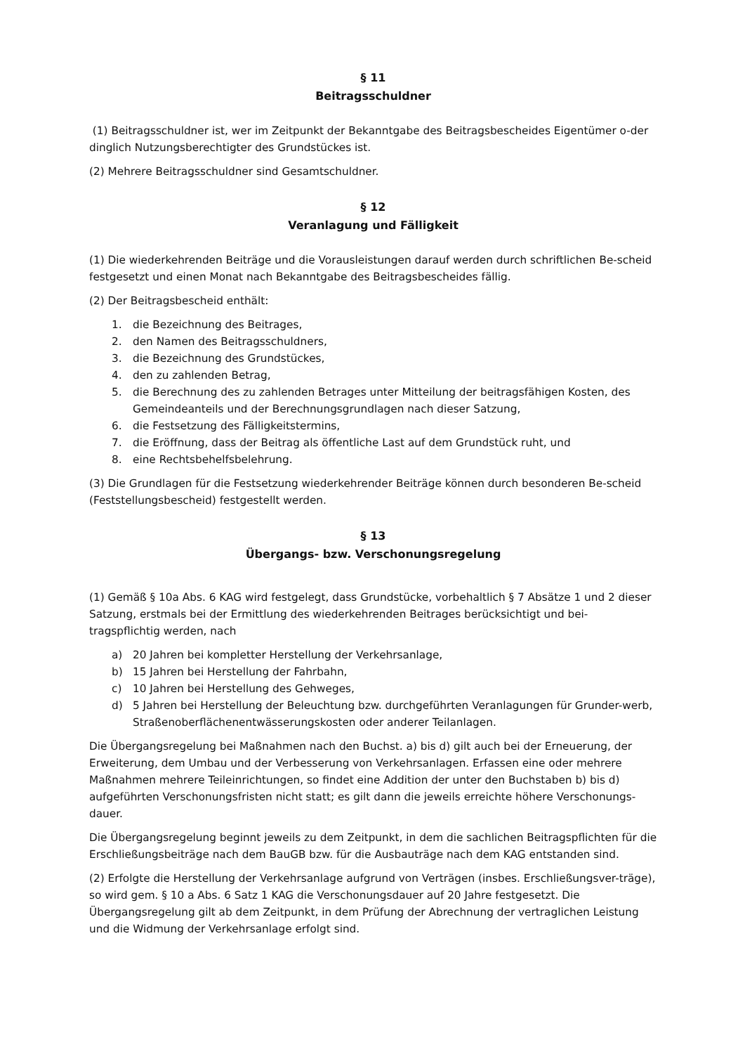§ 11
Beitragsschuldner
(1) Beitragsschuldner ist, wer im Zeitpunkt der Bekanntgabe des Beitragsbescheides Eigentümer o-der dinglich Nutzungsberechtigter des Grundstückes ist.
(2) Mehrere Beitragsschuldner sind Gesamtschuldner.
§ 12
Veranlagung und Fälligkeit
(1) Die wiederkehrenden Beiträge und die Vorausleistungen darauf werden durch schriftlichen Be-scheid festgesetzt und einen Monat nach Bekanntgabe des Beitragsbescheides fällig.
(2) Der Beitragsbescheid enthält:
1. die Bezeichnung des Beitrages,
2. den Namen des Beitragsschuldners,
3. die Bezeichnung des Grundstückes,
4. den zu zahlenden Betrag,
5. die Berechnung des zu zahlenden Betrages unter Mitteilung der beitragsfähigen Kosten, des Gemeindeanteils und der Berechnungsgrundlagen nach dieser Satzung,
6. die Festsetzung des Fälligkeitstermins,
7. die Eröffnung, dass der Beitrag als öffentliche Last auf dem Grundstück ruht, und
8. eine Rechtsbehelfsbelehrung.
(3) Die Grundlagen für die Festsetzung wiederkehrender Beiträge können durch besonderen Be-scheid (Feststellungsbescheid) festgestellt werden.
§ 13
Übergangs- bzw. Verschonungsregelung
(1) Gemäß § 10a Abs. 6 KAG wird festgelegt, dass Grundstücke, vorbehaltlich § 7 Absätze 1 und 2 dieser Satzung, erstmals bei der Ermittlung des wiederkehrenden Beitrages berücksichtigt und bei-tragspflichtig werden, nach
a) 20 Jahren bei kompletter Herstellung der Verkehrsanlage,
b) 15 Jahren bei Herstellung der Fahrbahn,
c) 10 Jahren bei Herstellung des Gehweges,
d) 5 Jahren bei Herstellung der Beleuchtung bzw. durchgeführten Veranlagungen für Grunder-werb, Straßenoberflächenentwässerungskosten oder anderer Teilanlagen.
Die Übergangsregelung bei Maßnahmen nach den Buchst. a) bis d) gilt auch bei der Erneuerung, der Erweiterung, dem Umbau und der Verbesserung von Verkehrsanlagen. Erfassen eine oder mehrere Maßnahmen mehrere Teileinrichtungen, so findet eine Addition der unter den Buchstaben b) bis d) aufgeführten Verschonungsfristen nicht statt; es gilt dann die jeweils erreichte höhere Verschonungs-dauer.
Die Übergangsregelung beginnt jeweils zu dem Zeitpunkt, in dem die sachlichen Beitragspflichten für die Erschließungsbeiträge nach dem BauGB bzw. für die Ausbauträge nach dem KAG entstanden sind.
(2) Erfolgte die Herstellung der Verkehrsanlage aufgrund von Verträgen (insbes. Erschließungsver-träge), so wird gem. § 10 a Abs. 6 Satz 1 KAG die Verschonungsdauer auf 20 Jahre festgesetzt. Die Übergangsregelung gilt ab dem Zeitpunkt, in dem Prüfung der Abrechnung der vertraglichen Leistung und die Widmung der Verkehrsanlage erfolgt sind.